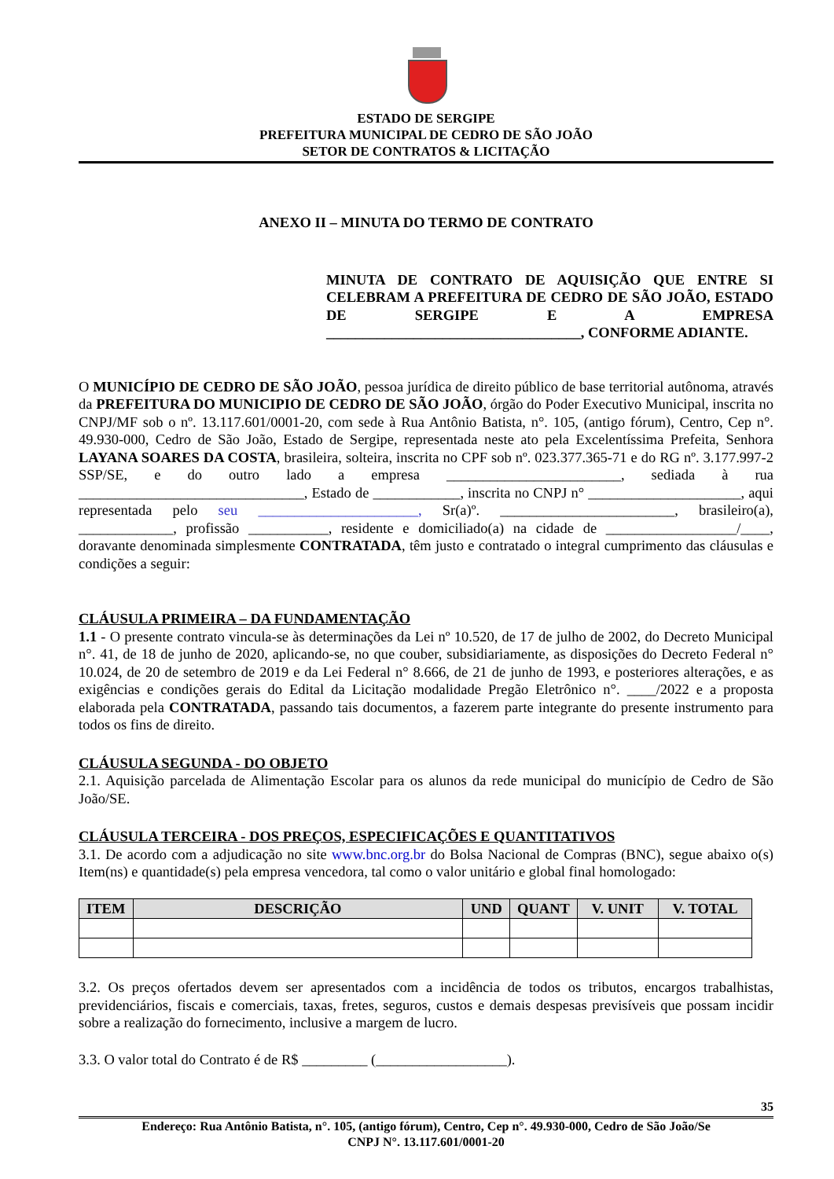ESTADO DE SERGIPE
PREFEITURA MUNICIPAL DE CEDRO DE SÃO JOÃO
SETOR DE CONTRATOS & LICITAÇÃO
ANEXO II – MINUTA DO TERMO DE CONTRATO
MINUTA DE CONTRATO DE AQUISIÇÃO QUE ENTRE SI CELEBRAM A PREFEITURA DE CEDRO DE SÃO JOÃO, ESTADO DE SERGIPE E A EMPRESA ___________________________________, CONFORME ADIANTE.
O MUNICÍPIO DE CEDRO DE SÃO JOÃO, pessoa jurídica de direito público de base territorial autônoma, através da PREFEITURA DO MUNICIPIO DE CEDRO DE SÃO JOÃO, órgão do Poder Executivo Municipal, inscrita no CNPJ/MF sob o nº. 13.117.601/0001-20, com sede à Rua Antônio Batista, n°. 105, (antigo fórum), Centro, Cep n°. 49.930-000, Cedro de São João, Estado de Sergipe, representada neste ato pela Excelentíssima Prefeita, Senhora LAYANA SOARES DA COSTA, brasileira, solteira, inscrita no CPF sob nº. 023.377.365-71 e do RG nº. 3.177.997-2 SSP/SE, e do outro lado a empresa ________________________, sediada à rua _______________________________, Estado de ____________, inscrita no CNPJ n° _____________________, aqui representada pelo seu ______________________, Sr(a)º. ________________________, brasileiro(a), _____________, profissão ___________, residente e domiciliado(a) na cidade de __________________/____, doravante denominada simplesmente CONTRATADA, têm justo e contratado o integral cumprimento das cláusulas e condições a seguir:
CLÁUSULA PRIMEIRA – DA FUNDAMENTAÇÃO
1.1 - O presente contrato vincula-se às determinações da Lei nº 10.520, de 17 de julho de 2002, do Decreto Municipal n°. 41, de 18 de junho de 2020, aplicando-se, no que couber, subsidiariamente, as disposições do Decreto Federal n° 10.024, de 20 de setembro de 2019 e da Lei Federal n° 8.666, de 21 de junho de 1993, e posteriores alterações, e as exigências e condições gerais do Edital da Licitação modalidade Pregão Eletrônico n°. ____/2022 e a proposta elaborada pela CONTRATADA, passando tais documentos, a fazerem parte integrante do presente instrumento para todos os fins de direito.
CLÁUSULA SEGUNDA - DO OBJETO
2.1. Aquisição parcelada de Alimentação Escolar para os alunos da rede municipal do município de Cedro de São João/SE.
CLÁUSULA TERCEIRA - DOS PREÇOS, ESPECIFICAÇÕES E QUANTITATIVOS
3.1. De acordo com a adjudicação no site www.bnc.org.br do Bolsa Nacional de Compras (BNC), segue abaixo o(s) Item(ns) e quantidade(s) pela empresa vencedora, tal como o valor unitário e global final homologado:
| ITEM | DESCRIÇÃO | UND | QUANT | V. UNIT | V. TOTAL |
| --- | --- | --- | --- | --- | --- |
3.2. Os preços ofertados devem ser apresentados com a incidência de todos os tributos, encargos trabalhistas, previdenciários, fiscais e comerciais, taxas, fretes, seguros, custos e demais despesas previsíveis que possam incidir sobre a realização do fornecimento, inclusive a margem de lucro.
3.3. O valor total do Contrato é de R$ _________ (__________________).
35
Endereço: Rua Antônio Batista, n°. 105, (antigo fórum), Centro, Cep n°. 49.930-000, Cedro de São João/Se
CNPJ N°. 13.117.601/0001-20